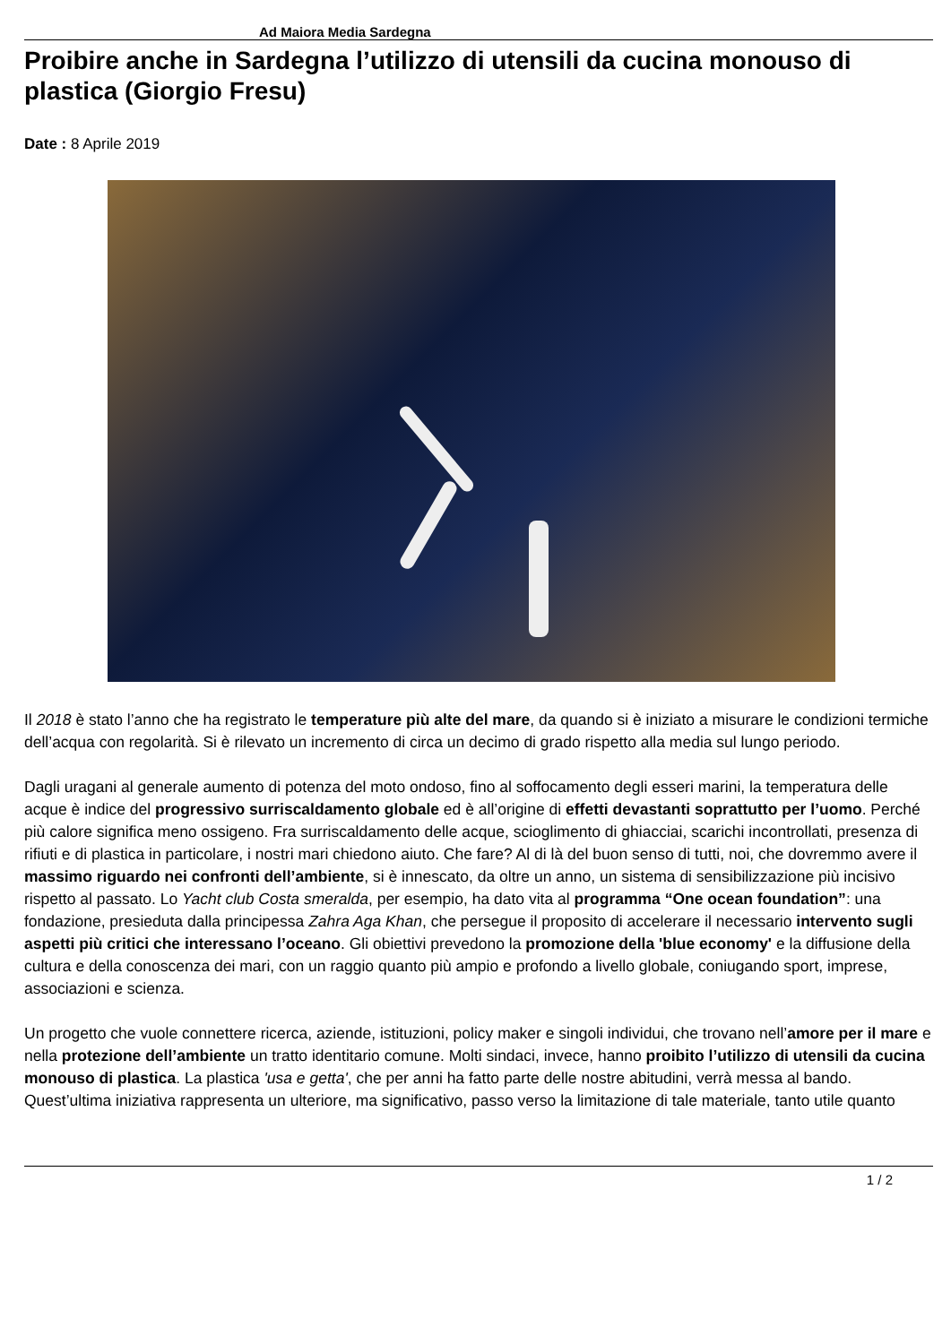Ad Maiora Media Sardegna
Proibire anche in Sardegna l’utilizzo di utensili da cucina monouso di plastica (Giorgio Fresu)
Date : 8 Aprile 2019
Il 2018 è stato l’anno che ha registrato le temperature più alte del mare, da quando si è iniziato a misurare le condizioni termiche dell’acqua con regolarità. Si è rilevato un incremento di circa un decimo di grado rispetto alla media sul lungo periodo.
Dagli uragani al generale aumento di potenza del moto ondoso, fino al soffocamento degli esseri marini, la temperatura delle acque è indice del progressivo surriscaldamento globale ed è all’origine di effetti devastanti soprattutto per l’uomo. Perché più calore significa meno ossigeno. Fra surriscaldamento delle acque, scioglimento di ghiacciai, scarichi incontrollati, presenza di rifiuti e di plastica in particolare, i nostri mari chiedono aiuto. Che fare? Al di là del buon senso di tutti, noi, che dovremmo avere il massimo riguardo nei confronti dell’ambiente, si è innescato, da oltre un anno, un sistema di sensibilizzazione più incisivo rispetto al passato. Lo Yacht club Costa smeralda, per esempio, ha dato vita al programma “One ocean foundation”: una fondazione, presieduta dalla principessa Zahra Aga Khan, che persegue il proposito di accelerare il necessario intervento sugli aspetti più critici che interessano l’oceano. Gli obiettivi prevedono la promozione della 'blue economy' e la diffusione della cultura e della conoscenza dei mari, con un raggio quanto più ampio e profondo a livello globale, coniugando sport, imprese, associazioni e scienza.
Un progetto che vuole connettere ricerca, aziende, istituzioni, policy maker e singoli individui, che trovano nell’amore per il mare e nella protezione dell’ambiente un tratto identitario comune. Molti sindaci, invece, hanno proibito l’utilizzo di utensili da cucina monouso di plastica. La plastica 'usa e getta', che per anni ha fatto parte delle nostre abitudini, verrà messa al bando. Quest’ultima iniziativa rappresenta un ulteriore, ma significativo, passo verso la limitazione di tale materiale, tanto utile quanto
1 / 2